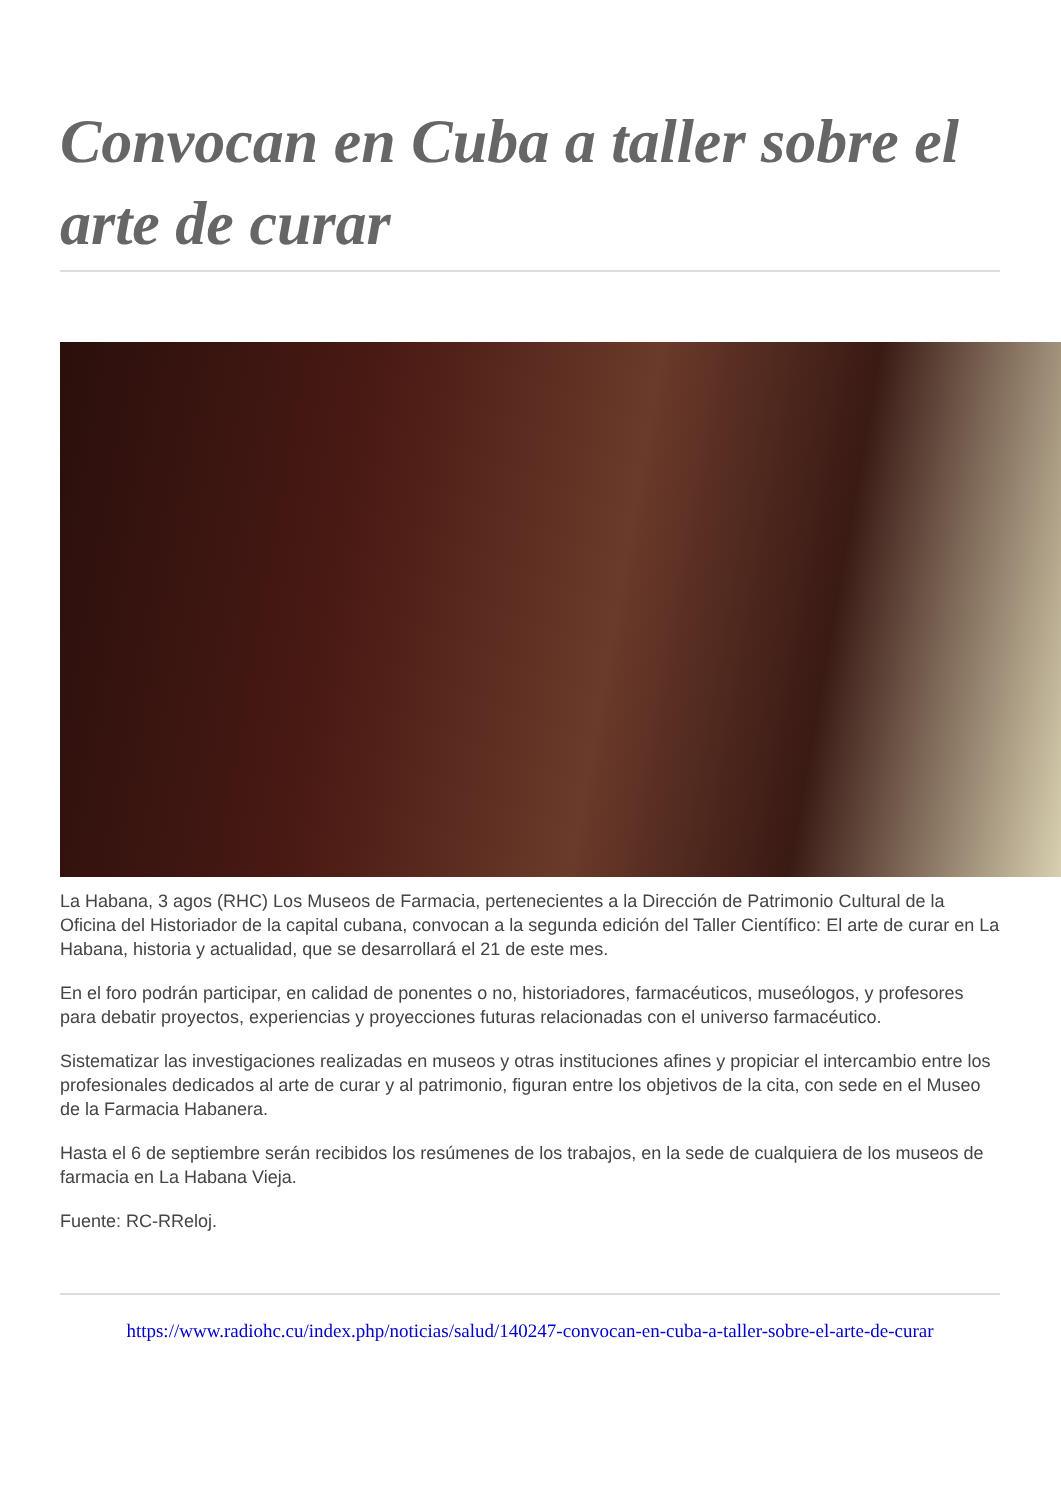Convocan en Cuba a taller sobre el arte de curar
La Habana, 3 agos (RHC) Los Museos de Farmacia, pertenecientes a la Dirección de Patrimonio Cultural de la Oficina del Historiador de la capital cubana, convocan a la segunda edición del Taller Científico: El arte de curar en La Habana, historia y actualidad, que se desarrollará el 21 de este mes.
En el foro podrán participar, en calidad de ponentes o no, historiadores, farmacéuticos, museólogos, y profesores para debatir proyectos, experiencias y proyecciones futuras relacionadas con el universo farmacéutico.
Sistematizar las investigaciones realizadas en museos y otras instituciones afines y propiciar el intercambio entre los profesionales dedicados al arte de curar y al patrimonio, figuran entre los objetivos de la cita, con sede en el Museo de la Farmacia Habanera.
Hasta el 6 de septiembre serán recibidos los resúmenes de los trabajos, en la sede de cualquiera de los museos de farmacia en La Habana Vieja.
Fuente: RC-RReloj.
https://www.radiohc.cu/index.php/noticias/salud/140247-convocan-en-cuba-a-taller-sobre-el-arte-de-curar